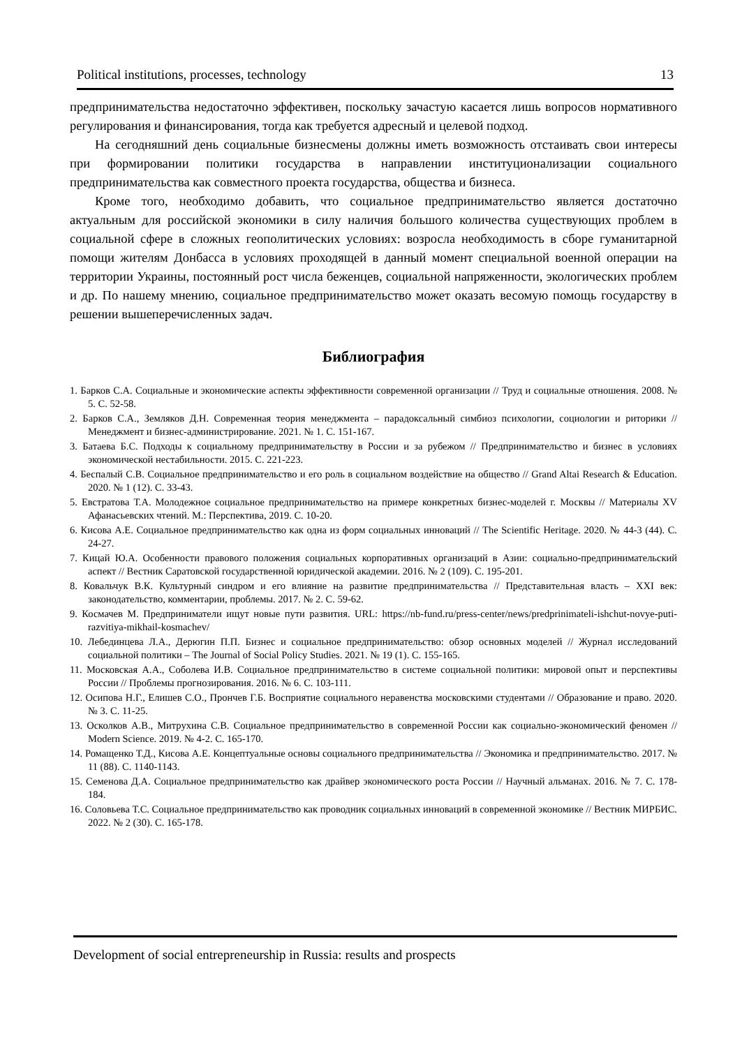Political institutions, processes, technology 13
предпринимательства недостаточно эффективен, поскольку зачастую касается лишь вопросов нормативного регулирования и финансирования, тогда как требуется адресный и целевой подход.
На сегодняшний день социальные бизнесмены должны иметь возможность отстаивать свои интересы при формировании политики государства в направлении институционализации социального предпринимательства как совместного проекта государства, общества и бизнеса.
Кроме того, необходимо добавить, что социальное предпринимательство является достаточно актуальным для российской экономики в силу наличия большого количества существующих проблем в социальной сфере в сложных геополитических условиях: возросла необходимость в сборе гуманитарной помощи жителям Донбасса в условиях проходящей в данный момент специальной военной операции на территории Украины, постоянный рост числа беженцев, социальной напряженности, экологических проблем и др. По нашему мнению, социальное предпринимательство может оказать весомую помощь государству в решении вышеперечисленных задач.
Библиография
1. Барков С.А. Социальные и экономические аспекты эффективности современной организации // Труд и социальные отношения. 2008. № 5. С. 52-58.
2. Барков С.А., Земляков Д.Н. Современная теория менеджмента – парадоксальный симбиоз психологии, социологии и риторики // Менеджмент и бизнес-администрирование. 2021. № 1. С. 151-167.
3. Батаева Б.С. Подходы к социальному предпринимательству в России и за рубежом // Предпринимательство и бизнес в условиях экономической нестабильности. 2015. С. 221-223.
4. Беспалый С.В. Социальное предпринимательство и его роль в социальном воздействие на общество // Grand Altai Research & Education. 2020. № 1 (12). С. 33-43.
5. Евстратова Т.А. Молодежное социальное предпринимательство на примере конкретных бизнес-моделей г. Москвы // Материалы XV Афанасьевских чтений. М.: Перспектива, 2019. С. 10-20.
6. Кисова А.Е. Социальное предпринимательство как одна из форм социальных инноваций // The Scientific Heritage. 2020. № 44-3 (44). С. 24-27.
7. Кицай Ю.А. Особенности правового положения социальных корпоративных организаций в Азии: социально-предпринимательский аспект // Вестник Саратовской государственной юридической академии. 2016. № 2 (109). С. 195-201.
8. Ковальчук В.К. Культурный синдром и его влияние на развитие предпринимательства // Представительная власть – XXI век: законодательство, комментарии, проблемы. 2017. № 2. С. 59-62.
9. Космачев М. Предприниматели ищут новые пути развития. URL: https://nb-fund.ru/press-center/news/predprinimateli-ishchut-novye-puti-razvitiya-mikhail-kosmachev/
10. Лебединцева Л.А., Дерюгин П.П. Бизнес и социальное предпринимательство: обзор основных моделей // Журнал исследований социальной политики – The Journal of Social Policy Studies. 2021. № 19 (1). С. 155-165.
11. Московская А.А., Соболева И.В. Социальное предпринимательство в системе социальной политики: мировой опыт и перспективы России // Проблемы прогнозирования. 2016. № 6. С. 103-111.
12. Осипова Н.Г., Елишев С.О., Прончев Г.Б. Восприятие социального неравенства московскими студентами // Образование и право. 2020. № 3. С. 11-25.
13. Осколков А.В., Митрухина С.В. Социальное предпринимательство в современной России как социально-экономический феномен // Modern Science. 2019. № 4-2. С. 165-170.
14. Ромащенко Т.Д., Кисова А.Е. Концептуальные основы социального предпринимательства // Экономика и предпринимательство. 2017. № 11 (88). С. 1140-1143.
15. Семенова Д.А. Социальное предпринимательство как драйвер экономического роста России // Научный альманах. 2016. № 7. С. 178-184.
16. Соловьева Т.С. Социальное предпринимательство как проводник социальных инноваций в современной экономике // Вестник МИРБИС. 2022. № 2 (30). С. 165-178.
Development of social entrepreneurship in Russia: results and prospects